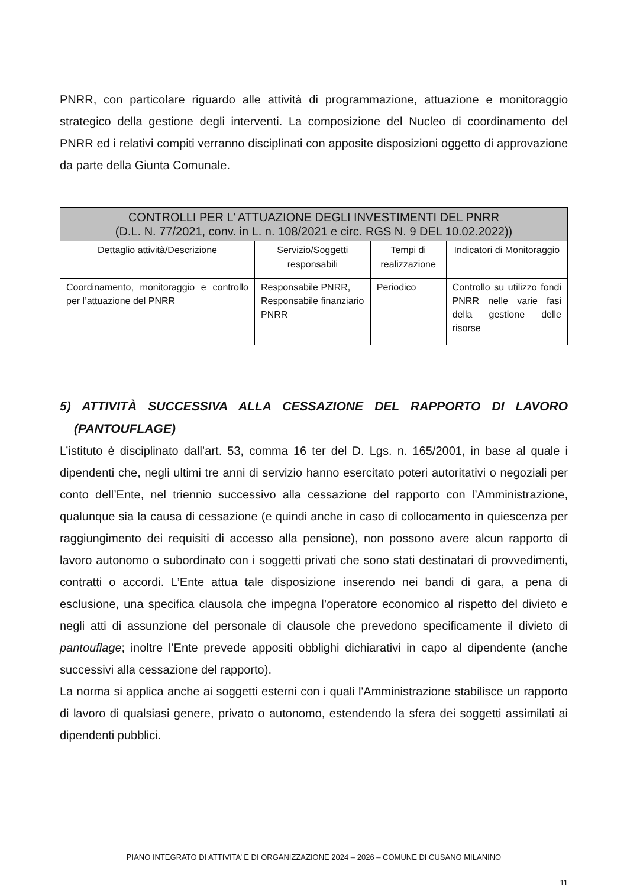PNRR, con particolare riguardo alle attività di programmazione, attuazione e monitoraggio strategico della gestione degli interventi. La composizione del Nucleo di coordinamento del PNRR ed i relativi compiti verranno disciplinati con apposite disposizioni oggetto di approvazione da parte della Giunta Comunale.
| CONTROLLI PER L’ ATTUAZIONE DEGLI INVESTIMENTI DEL PNRR (D.L. N. 77/2021, conv. in L. n. 108/2021 e circ. RGS N. 9 DEL 10.02.2022)) | | | |
| --- | --- | --- | --- |
| Dettaglio attività/Descrizione | Servizio/Soggetti responsabili | Tempi di realizzazione | Indicatori di Monitoraggio |
| Coordinamento, monitoraggio e controllo per l’attuazione del PNRR | Responsabile PNRR, Responsabile finanziario PNRR | Periodico | Controllo su utilizzo fondi PNRR nelle varie fasi della gestione delle risorse |
5) ATTIVITÀ SUCCESSIVA ALLA CESSAZIONE DEL RAPPORTO DI LAVORO (PANTOUFLAGE)
L’istituto è disciplinato dall’art. 53, comma 16 ter del D. Lgs. n. 165/2001, in base al quale i dipendenti che, negli ultimi tre anni di servizio hanno esercitato poteri autoritativi o negoziali per conto dell’Ente, nel triennio successivo alla cessazione del rapporto con l’Amministrazione, qualunque sia la causa di cessazione (e quindi anche in caso di collocamento in quiescenza per raggiungimento dei requisiti di accesso alla pensione), non possono avere alcun rapporto di lavoro autonomo o subordinato con i soggetti privati che sono stati destinatari di provvedimenti, contratti o accordi. L’Ente attua tale disposizione inserendo nei bandi di gara, a pena di esclusione, una specifica clausola che impegna l’operatore economico al rispetto del divieto e negli atti di assunzione del personale di clausole che prevedono specificamente il divieto di pantouflage; inoltre l’Ente prevede appositi obblighi dichiarativi in capo al dipendente (anche successivi alla cessazione del rapporto).
La norma si applica anche ai soggetti esterni con i quali l'Amministrazione stabilisce un rapporto di lavoro di qualsiasi genere, privato o autonomo, estendendo la sfera dei soggetti assimilati ai dipendenti pubblici.
PIANO INTEGRATO DI ATTIVITA’ E DI ORGANIZZAZIONE 2024 – 2026 – COMUNE DI CUSANO MILANINO
11